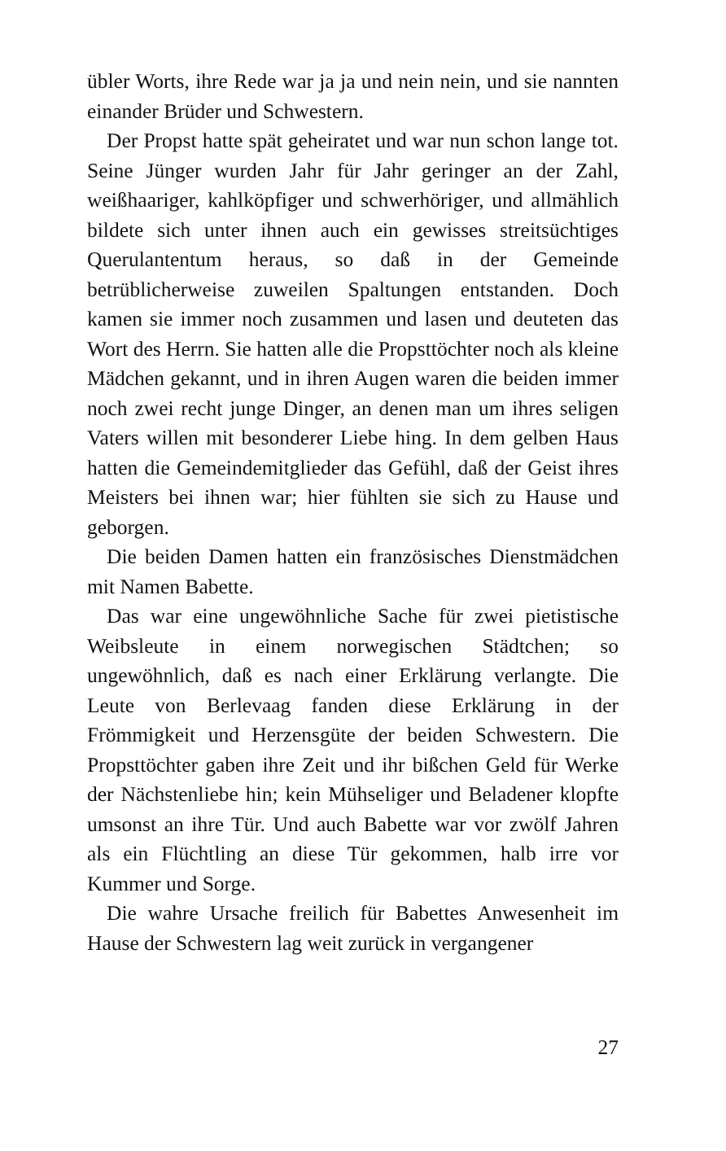übler Worts, ihre Rede war ja ja und nein nein, und sie nannten einander Brüder und Schwestern.
Der Propst hatte spät geheiratet und war nun schon lange tot. Seine Jünger wurden Jahr für Jahr geringer an der Zahl, weißhaariger, kahlköpfiger und schwerhöriger, und allmählich bildete sich unter ihnen auch ein gewisses streitsüchtiges Querulantentum heraus, so daß in der Gemeinde betrüblicherweise zuweilen Spaltungen entstanden. Doch kamen sie immer noch zusammen und lasen und deuteten das Wort des Herrn. Sie hatten alle die Propsttöchter noch als kleine Mädchen gekannt, und in ihren Augen waren die beiden immer noch zwei recht junge Dinger, an denen man um ihres seligen Vaters willen mit besonderer Liebe hing. In dem gelben Haus hatten die Gemeindemitglieder das Gefühl, daß der Geist ihres Meisters bei ihnen war; hier fühlten sie sich zu Hause und geborgen.
Die beiden Damen hatten ein französisches Dienstmädchen mit Namen Babette.
Das war eine ungewöhnliche Sache für zwei pietistische Weibsleute in einem norwegischen Städtchen; so ungewöhnlich, daß es nach einer Erklärung verlangte. Die Leute von Berlevaag fanden diese Erklärung in der Frömmigkeit und Herzensgüte der beiden Schwestern. Die Propsttöchter gaben ihre Zeit und ihr bißchen Geld für Werke der Nächstenliebe hin; kein Mühseliger und Beladener klopfte umsonst an ihre Tür. Und auch Babette war vor zwölf Jahren als ein Flüchtling an diese Tür gekommen, halb irre vor Kummer und Sorge.
Die wahre Ursache freilich für Babettes Anwesenheit im Hause der Schwestern lag weit zurück in vergangener
27